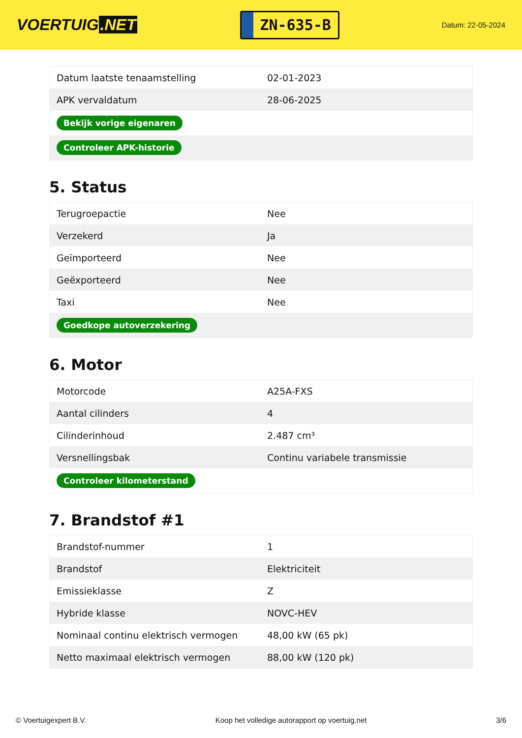VOERTUIG.NET
ZN-635-B
Datum: 22-05-2024
| Datum laatste tenaamstelling | 02-01-2023 |
| APK vervaldatum | 28-06-2025 |
| Bekijk vorige eigenaren | |
| Controleer APK-historie | |
5. Status
| Terugroepactie | Nee |
| Verzekerd | Ja |
| Geïmporteerd | Nee |
| Geëxporteerd | Nee |
| Taxi | Nee |
| Goedkope autoverzekering | |
6. Motor
| Motorcode | A25A-FXS |
| Aantal cilinders | 4 |
| Cilinderinhoud | 2.487 cm³ |
| Versnellingsbak | Continu variabele transmissie |
| Controleer kilometerstand | |
7. Brandstof #1
| Brandstof-nummer | 1 |
| Brandstof | Elektriciteit |
| Emissieklasse | Z |
| Hybride klasse | NOVC-HEV |
| Nominaal continu elektrisch vermogen | 48,00 kW (65 pk) |
| Netto maximaal elektrisch vermogen | 88,00 kW (120 pk) |
© Voertuigexpert B.V. Koop het volledige autorapport op voertuig.net 3/6